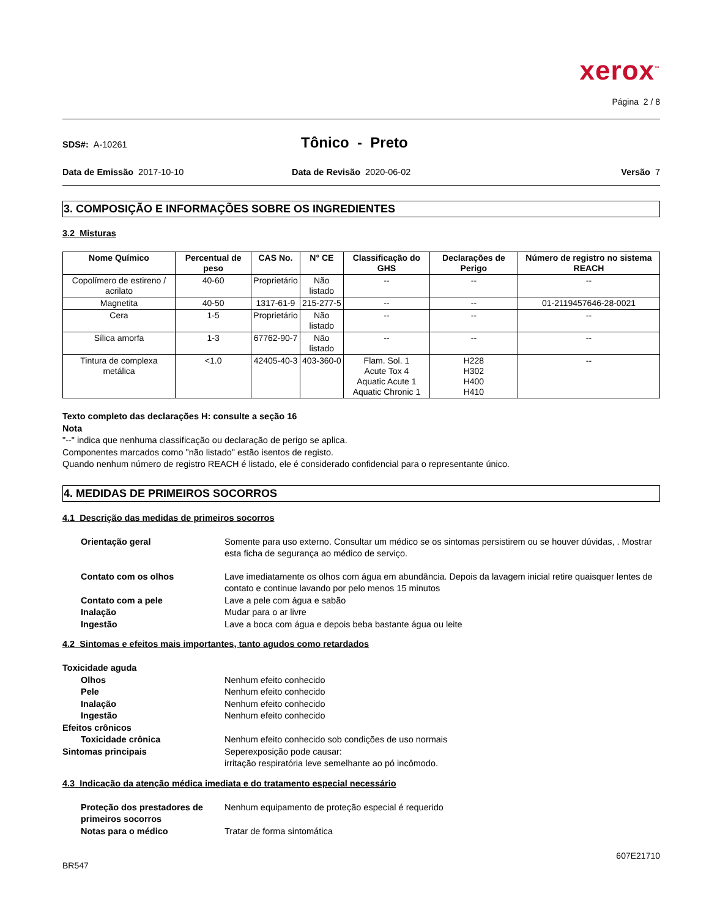xerox<sup>™</sup>
Página 2 / 8
SDS#: A-10261
Tônico - Preto
Data de Emissão 2017-10-10 Data de Revisão 2020-06-02 Versão 7
3. COMPOSIÇÃO E INFORMAÇÕES SOBRE OS INGREDIENTES
3.2 Misturas
| Nome Químico | Percentual de peso | CAS No. | N° CE | Classificação do GHS | Declarações de Perigo | Número de registro no sistema REACH |
| --- | --- | --- | --- | --- | --- | --- |
| Copolímero de estireno / acrilato | 40-60 | Proprietário | Não listado | -- | -- | -- |
| Magnetita | 40-50 | 1317-61-9 | 215-277-5 | -- | -- | 01-2119457646-28-0021 |
| Cera | 1-5 | Proprietário | Não listado | -- | -- | -- |
| Sílica amorfa | 1-3 | 67762-90-7 | Não listado | -- | -- | -- |
| Tintura de complexa metálica | <1.0 | 42405-40-3 | 403-360-0 | Flam. Sol. 1 Acute Tox 4 Aquatic Acute 1 Aquatic Chronic 1 | H228 H302 H400 H410 | -- |
Texto completo das declarações H: consulte a seção 16
Nota
"--" indica que nenhuma classificação ou declaração de perigo se aplica.
Componentes marcados como "não listado" estão isentos de registo.
Quando nenhum número de registro REACH é listado, ele é considerado confidencial para o representante único.
4. MEDIDAS DE PRIMEIROS SOCORROS
4.1 Descrição das medidas de primeiros socorros
Orientação geral
Somente para uso externo. Consultar um médico se os sintomas persistirem ou se houver dúvidas, . Mostrar esta ficha de segurança ao médico de serviço.
Contato com os olhos
Lave imediatamente os olhos com água em abundância. Depois da lavagem inicial retire quaisquer lentes de contato e continue lavando por pelo menos 15 minutos
Contato com a pele
Lave a pele com água e sabão
Inalação
Mudar para o ar livre
Ingestão
Lave a boca com água e depois beba bastante água ou leite
4.2 Sintomas e efeitos mais importantes, tanto agudos como retardados
Toxicidade aguda
Olhos
Nenhum efeito conhecido
Pele
Nenhum efeito conhecido
Inalação
Nenhum efeito conhecido
Ingestão
Nenhum efeito conhecido
Efeitos crônicos
Toxicidade crônica
Nenhum efeito conhecido sob condições de uso normais
Sintomas principais
Seperexposição pode causar:
irritação respiratória leve semelhante ao pó incômodo.
4.3 Indicação da atenção médica imediata e do tratamento especial necessário
Proteção dos prestadores de primeiros socorros
Nenhum equipamento de proteção especial é requerido
Notas para o médico
Tratar de forma sintomática
607E21710
BR547